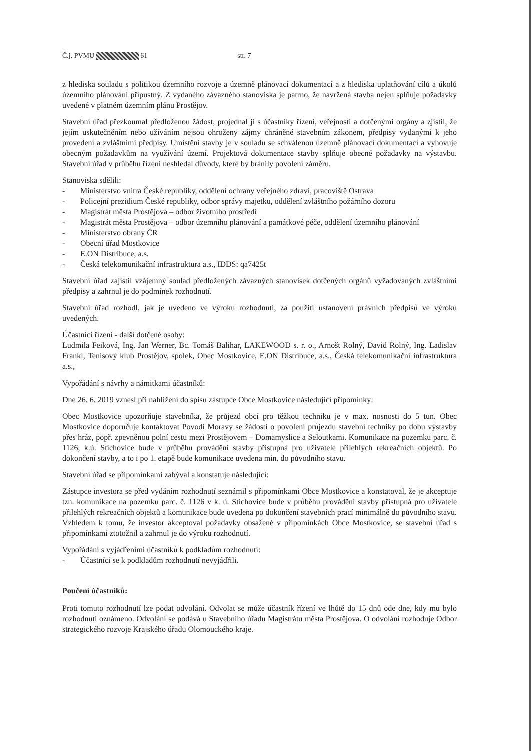Č.j. PVMU 61 str. 7
z hlediska souladu s politikou územního rozvoje a územně plánovací dokumentací a z hlediska uplatňování cílů a úkolů územního plánování přípustný. Z vydaného závazného stanoviska je patrno, že navržená stavba nejen splňuje požadavky uvedené v platném územním plánu Prostějov.
Stavební úřad přezkoumal předloženou žádost, projednal ji s účastníky řízení, veřejností a dotčenými orgány a zjistil, že jejím uskutečněním nebo užíváním nejsou ohroženy zájmy chráněné stavebním zákonem, předpisy vydanými k jeho provedení a zvláštními předpisy. Umístění stavby je v souladu se schválenou územně plánovací dokumentací a vyhovuje obecným požadavkům na využívání území. Projektová dokumentace stavby splňuje obecné požadavky na výstavbu. Stavební úřad v průběhu řízení neshledal důvody, které by bránily povolení záměru.
Stanoviska sdělili:
- Ministerstvo vnitra České republiky, oddělení ochrany veřejného zdraví, pracoviště Ostrava
- Policejní prezidium České republiky, odbor správy majetku, oddělení zvláštního požárního dozoru
- Magistrát města Prostějova – odbor životního prostředí
- Magistrát města Prostějova – odbor územního plánování a památkové péče, oddělení územního plánování
- Ministerstvo obrany ČR
- Obecní úřad Mostkovice
- E.ON Distribuce, a.s.
- Česká telekomunikační infrastruktura a.s., IDDS: qa7425t
Stavební úřad zajistil vzájemný soulad předložených závazných stanovisek dotčených orgánů vyžadovaných zvláštními předpisy a zahrnul je do podmínek rozhodnutí.
Stavební úřad rozhodl, jak je uvedeno ve výroku rozhodnutí, za použití ustanovení právních předpisů ve výroku uvedených.
Účastníci řízení - další dotčené osoby:
Ludmila Feiková, Ing. Jan Werner, Bc. Tomáš Balihar, LAKEWOOD s. r. o., Arnošt Rolný, David Rolný, Ing. Ladislav Frankl, Tenisový klub Prostějov, spolek, Obec Mostkovice, E.ON Distribuce, a.s., Česká telekomunikační infrastruktura a.s.,
Vypořádání s návrhy a námitkami účastníků:
Dne 26. 6. 2019 vznesl při nahlížení do spisu zástupce Obce Mostkovice následující připomínky:
Obec Mostkovice upozorňuje stavebníka, že průjezd obcí pro těžkou techniku je v max. nosnosti do 5 tun. Obec Mostkovice doporučuje kontaktovat Povodí Moravy se žádostí o povolení průjezdu stavební techniky po dobu výstavby přes hráz, popř. zpevněnou polní cestu mezi Prostějovem – Domamyslice a Seloutkami. Komunikace na pozemku parc. č. 1126, k.ú. Stichovice bude v průběhu provádění stavby přístupná pro uživatele přilehlých rekreačních objektů. Po dokončení stavby, a to i po 1. etapě bude komunikace uvedena min. do původního stavu.
Stavební úřad se připomínkami zabýval a konstatuje následující:
Zástupce investora se před vydáním rozhodnutí seznámil s připomínkami Obce Mostkovice a konstatoval, že je akceptuje tzn. komunikace na pozemku parc. č. 1126 v k. ú. Stichovice bude v průběhu provádění stavby přístupná pro uživatele přilehlých rekreačních objektů a komunikace bude uvedena po dokončení stavebních prací minimálně do původního stavu. Vzhledem k tomu, že investor akceptoval požadavky obsažené v připomínkách Obce Mostkovice, se stavební úřad s připomínkami ztotožnil a zahrnul je do výroku rozhodnutí.
Vypořádání s vyjádřeními účastníků k podkladům rozhodnutí:
- Účastníci se k podkladům rozhodnutí nevyjádřili.
Poučení účastníků:
Proti tomuto rozhodnutí lze podat odvolání. Odvolat se může účastník řízení ve lhůtě do 15 dnů ode dne, kdy mu bylo rozhodnutí oznámeno. Odvolání se podává u Stavebního úřadu Magistrátu města Prostějova. O odvolání rozhoduje Odbor strategického rozvoje Krajského úřadu Olomouckého kraje.